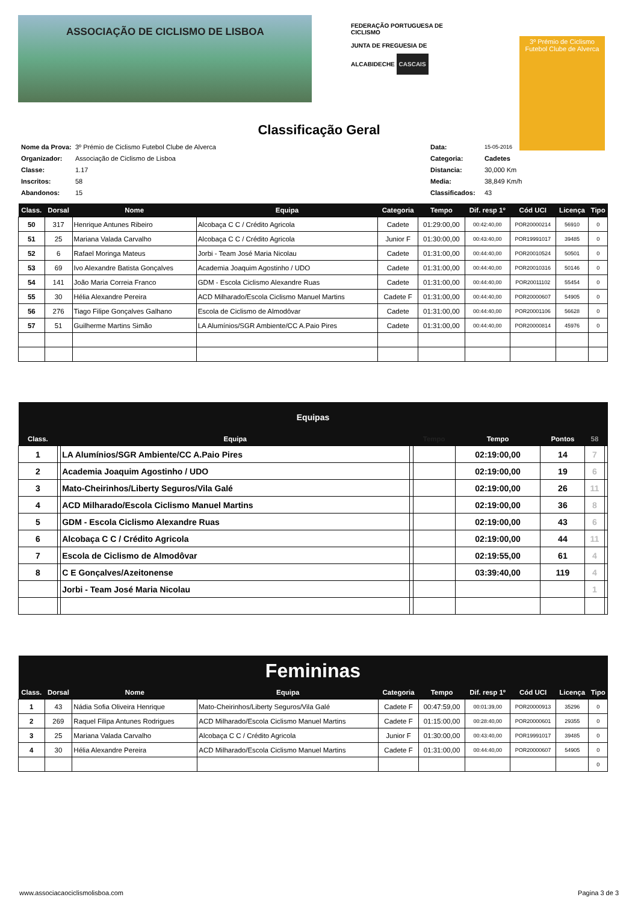ASSOCIAÇÃO DE CICLISMO DE LISBOA
FEDERAÇÃO PORTUGUESA DE CICLISMO
JUNTA DE FREGUESIA DE ALCABIDECHE CASCAIS
3º Prémio de Ciclismo
Futebol Clube de Alverca
Classificação Geral
| Nome da Prova: | 3º Prémio de Ciclismo Futebol Clube de Alverca |
| Organizador: | Associação de Ciclismo de Lisboa |
| Classe: | 1.17 |
| Inscritos: | 58 |
| Abandonos: | 15 |
| Data: | 15-05-2016 |
| Categoria: | Cadetes |
| Distancia: | 30,000 Km |
| Media: | 38,849 Km/h |
| Classificados: | 43 |
| Class. | Dorsal | Nome | Equipa | Categoria | Tempo | Dif. resp 1º | Cód UCI | Licença | Tipo |
| --- | --- | --- | --- | --- | --- | --- | --- | --- | --- |
| 50 | 317 | Henrique Antunes Ribeiro | Alcobaça C C / Crédito Agricola | Cadete | 01:29:00,00 | 00:42:40,00 | POR20000214 | 56910 | 0 |
| 51 | 25 | Mariana Valada Carvalho | Alcobaça C C / Crédito Agricola | Junior F | 01:30:00,00 | 00:43:40,00 | POR19991017 | 39485 | 0 |
| 52 | 6 | Rafael Moringa Mateus | Jorbi - Team José Maria Nicolau | Cadete | 01:31:00,00 | 00:44:40,00 | POR20010524 | 50501 | 0 |
| 53 | 69 | Ivo Alexandre Batista Gonçalves | Academia Joaquim Agostinho / UDO | Cadete | 01:31:00,00 | 00:44:40,00 | POR20010316 | 50146 | 0 |
| 54 | 141 | João Maria Correia Franco | GDM - Escola Ciclismo Alexandre Ruas | Cadete | 01:31:00,00 | 00:44:40,00 | POR20011102 | 55454 | 0 |
| 55 | 30 | Hélia Alexandre Pereira | ACD Milharado/Escola Ciclismo Manuel Martins | Cadete F | 01:31:00,00 | 00:44:40,00 | POR20000607 | 54905 | 0 |
| 56 | 276 | Tiago Filipe Gonçalves Galhano | Escola de Ciclismo de Almodôvar | Cadete | 01:31:00,00 | 00:44:40,00 | POR20001106 | 56628 | 0 |
| 57 | 51 | Guilherme Martins Simão | LA Alumínios/SGR Ambiente/CC A.Paio Pires | Cadete | 01:31:00,00 | 00:44:40,00 | POR20000814 | 45976 | 0 |
| Equipas | | | | | | | | |
| Class. | | Equipa | | Tempo | Tempo | Pontos | 58 | |
| 1 | | LA Alumínios/SGR Ambiente/CC A.Paio Pires | | | 02:19:00,00 | 14 | 7 | |
| 2 | | Academia Joaquim Agostinho / UDO | | | 02:19:00,00 | 19 | 6 | |
| 3 | | Mato-Cheirinhos/Liberty Seguros/Vila Galé | | | 02:19:00,00 | 26 | 11 | |
| 4 | | ACD Milharado/Escola Ciclismo Manuel Martins | | | 02:19:00,00 | 36 | 8 | |
| 5 | | GDM - Escola Ciclismo Alexandre Ruas | | | 02:19:00,00 | 43 | 6 | |
| 6 | | Alcobaça C C / Crédito Agricola | | | 02:19:00,00 | 44 | 11 | |
| 7 | | Escola de Ciclismo de Almodôvar | | | 02:19:55,00 | 61 | 4 | |
| 8 | | C E Gonçalves/Azeitonense | | | 03:39:40,00 | 119 | 4 | |
| | | Jorbi - Team José Maria Nicolau | | | | | 1 | |
| Femininas | | | | | | | | | |
| Class. | Dorsal | Nome | Equipa | Categoria | Tempo | Dif. resp 1º | Cód UCI | Licença | Tipo |
| 1 | 43 | Nádia Sofia Oliveira Henrique | Mato-Cheirinhos/Liberty Seguros/Vila Galé | Cadete F | 00:47:59,00 | 00:01:39,00 | POR20000913 | 35296 | 0 |
| 2 | 269 | Raquel Filipa Antunes Rodrigues | ACD Milharado/Escola Ciclismo Manuel Martins | Cadete F | 01:15:00,00 | 00:28:40,00 | POR20000601 | 29355 | 0 |
| 3 | 25 | Mariana Valada Carvalho | Alcobaça C C / Crédito Agricola | Junior F | 01:30:00,00 | 00:43:40,00 | POR19991017 | 39485 | 0 |
| 4 | 30 | Hélia Alexandre Pereira | ACD Milharado/Escola Ciclismo Manuel Martins | Cadete F | 01:31:00,00 | 00:44:40,00 | POR20000607 | 54905 | 0 |
| | | | | | | | | | 0 |
www.associacaociclismolisboa.com Pagina 3 de 3